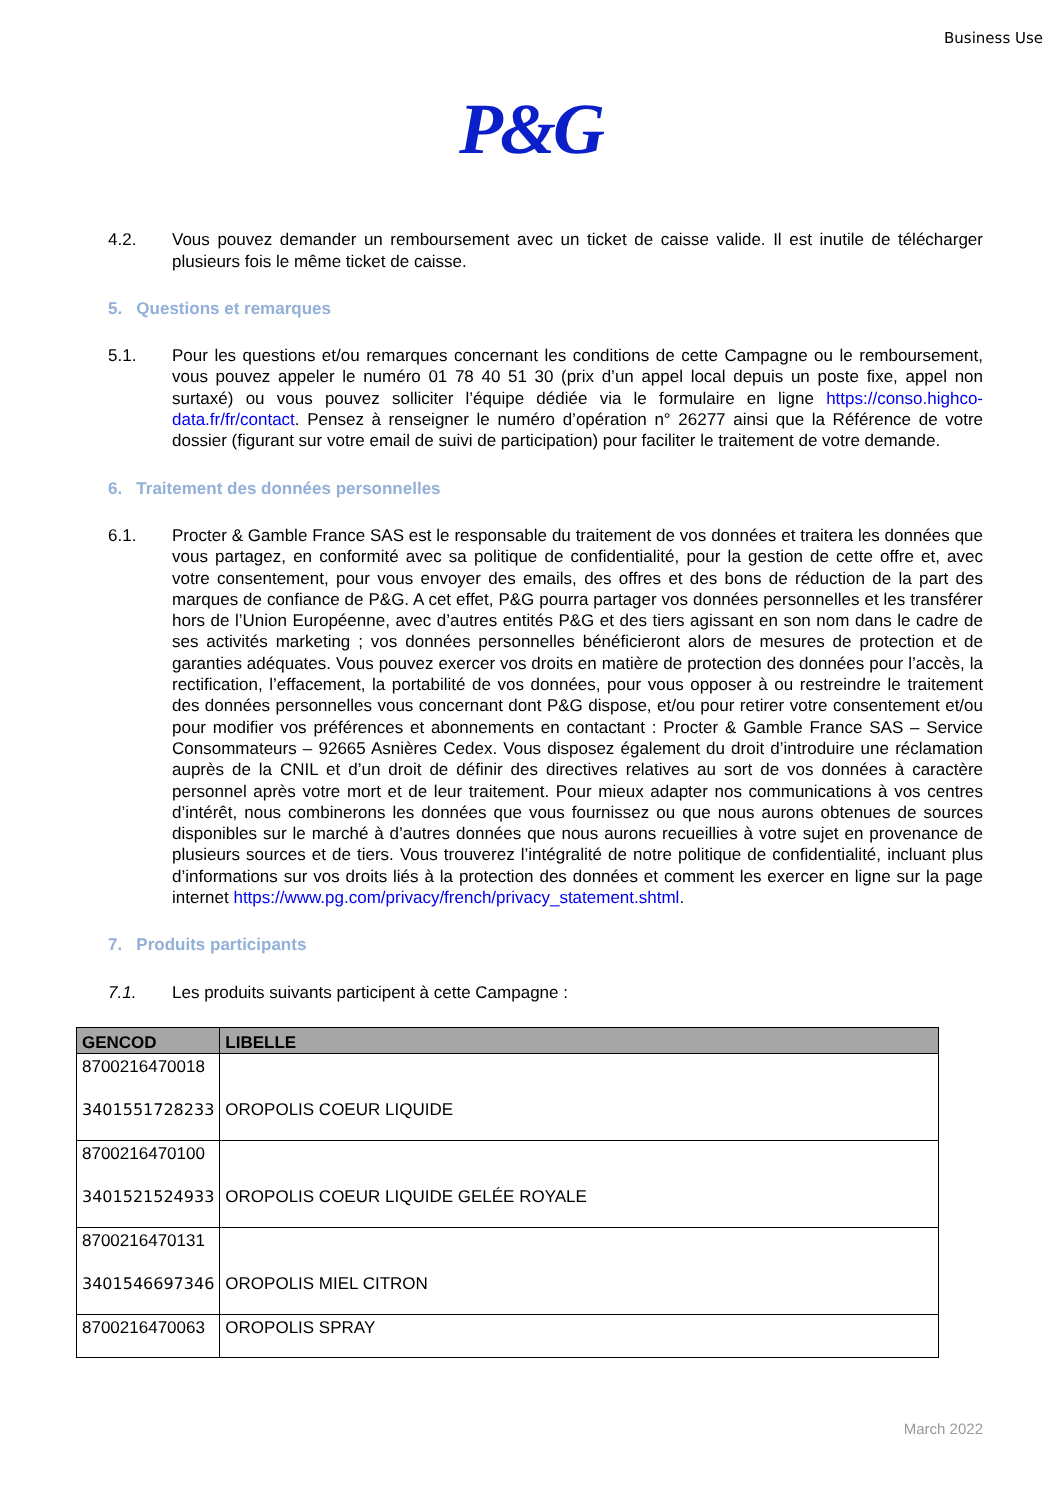Business Use
P&G
4.2. Vous pouvez demander un remboursement avec un ticket de caisse valide. Il est inutile de télécharger plusieurs fois le même ticket de caisse.
5. Questions et remarques
5.1. Pour les questions et/ou remarques concernant les conditions de cette Campagne ou le remboursement, vous pouvez appeler le numéro 01 78 40 51 30 (prix d’un appel local depuis un poste fixe, appel non surtaxé) ou vous pouvez solliciter l’équipe dédiée via le formulaire en ligne https://conso.highco-data.fr/fr/contact. Pensez à renseigner le numéro d’opération n° 26277 ainsi que la Référence de votre dossier (figurant sur votre email de suivi de participation) pour faciliter le traitement de votre demande.
6. Traitement des données personnelles
6.1. Procter & Gamble France SAS est le responsable du traitement de vos données et traitera les données que vous partagez, en conformité avec sa politique de confidentialité, pour la gestion de cette offre et, avec votre consentement, pour vous envoyer des emails, des offres et des bons de réduction de la part des marques de confiance de P&G. A cet effet, P&G pourra partager vos données personnelles et les transférer hors de l’Union Européenne, avec d’autres entités P&G et des tiers agissant en son nom dans le cadre de ses activités marketing ; vos données personnelles bénéficieront alors de mesures de protection et de garanties adéquates. Vous pouvez exercer vos droits en matière de protection des données pour l’accès, la rectification, l’effacement, la portabilité de vos données, pour vous opposer à ou restreindre le traitement des données personnelles vous concernant dont P&G dispose, et/ou pour retirer votre consentement et/ou pour modifier vos préférences et abonnements en contactant : Procter & Gamble France SAS – Service Consommateurs – 92665 Asnières Cedex. Vous disposez également du droit d’introduire une réclamation auprès de la CNIL et d’un droit de définir des directives relatives au sort de vos données à caractère personnel après votre mort et de leur traitement. Pour mieux adapter nos communications à vos centres d’intérêt, nous combinerons les données que vous fournissez ou que nous aurons obtenues de sources disponibles sur le marché à d’autres données que nous aurons recueillies à votre sujet en provenance de plusieurs sources et de tiers. Vous trouverez l’intégralité de notre politique de confidentialité, incluant plus d’informations sur vos droits liés à la protection des données et comment les exercer en ligne sur la page internet https://www.pg.com/privacy/french/privacy_statement.shtml.
7. Produits participants
7.1. Les produits suivants participent à cette Campagne :
| GENCOD | LIBELLE |
| --- | --- |
| 8700216470018 3401551728233 | OROPOLIS COEUR LIQUIDE |
| 8700216470100 3401521524933 | OROPOLIS COEUR LIQUIDE GELÉE ROYALE |
| 8700216470131 3401546697346 | OROPOLIS MIEL CITRON |
| 8700216470063 | OROPOLIS SPRAY |
March 2022